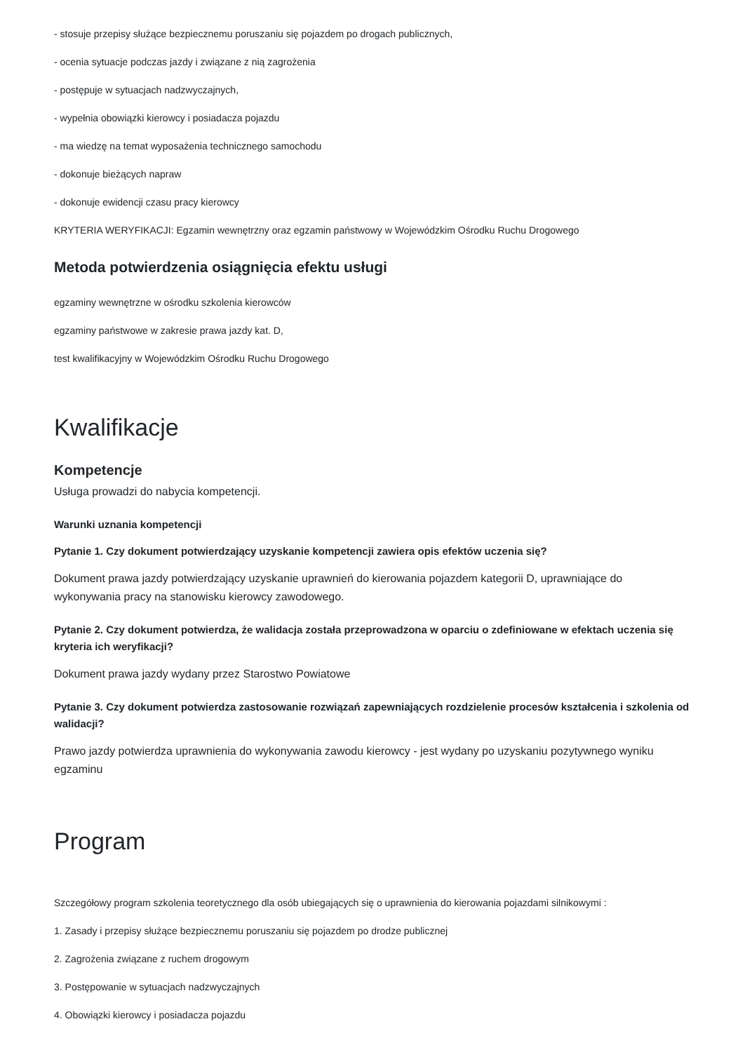- stosuje przepisy służące bezpiecznemu poruszaniu się pojazdem po drogach publicznych,
- ocenia sytuacje podczas jazdy i związane z nią zagrożenia
- postępuje w sytuacjach nadzwyczajnych,
- wypełnia obowiązki kierowcy i posiadacza pojazdu
- ma wiedzę na temat wyposażenia technicznego samochodu
- dokonuje bieżących napraw
- dokonuje ewidencji czasu pracy kierowcy
KRYTERIA WERYFIKACJI: Egzamin wewnętrzny oraz egzamin państwowy w Wojewódzkim Ośrodku Ruchu Drogowego
Metoda potwierdzenia osiągnięcia efektu usługi
egzaminy wewnętrzne w ośrodku szkolenia kierowców
egzaminy państwowe w zakresie prawa jazdy kat. D,
test kwalifikacyjny w Wojewódzkim Ośrodku Ruchu Drogowego
Kwalifikacje
Kompetencje
Usługa prowadzi do nabycia kompetencji.
Warunki uznania kompetencji
Pytanie 1. Czy dokument potwierdzający uzyskanie kompetencji zawiera opis efektów uczenia się?
Dokument prawa jazdy potwierdzający uzyskanie uprawnień do kierowania pojazdem kategorii D, uprawniające do wykonywania pracy na stanowisku kierowcy zawodowego.
Pytanie 2. Czy dokument potwierdza, że walidacja została przeprowadzona w oparciu o zdefiniowane w efektach uczenia się kryteria ich weryfikacji?
Dokument prawa jazdy wydany przez Starostwo Powiatowe
Pytanie 3. Czy dokument potwierdza zastosowanie rozwiązań zapewniających rozdzielenie procesów kształcenia i szkolenia od walidacji?
Prawo jazdy potwierdza uprawnienia do wykonywania zawodu kierowcy - jest wydany po uzyskaniu pozytywnego wyniku egzaminu
Program
Szczegółowy program szkolenia teoretycznego dla osób ubiegających się o uprawnienia do kierowania pojazdami silnikowymi :
1. Zasady i przepisy służące bezpiecznemu poruszaniu się pojazdem po drodze publicznej
2. Zagrożenia związane z ruchem drogowym
3. Postępowanie w sytuacjach nadzwyczajnych
4. Obowiązki kierowcy i posiadacza pojazdu